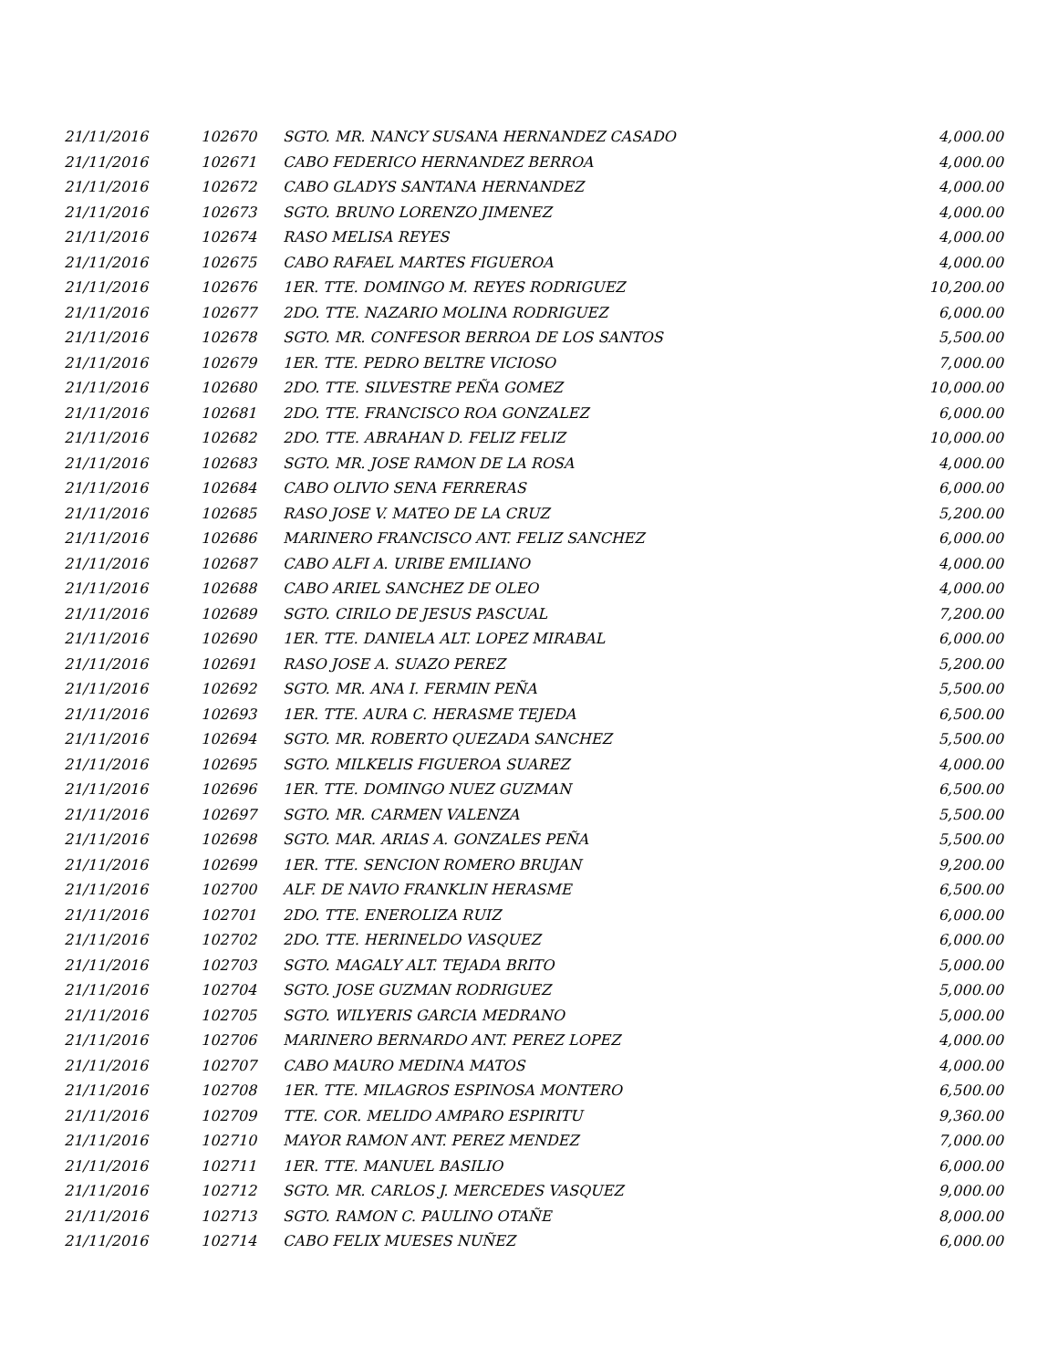| 21/11/2016 | 102670 | SGTO. MR. NANCY SUSANA HERNANDEZ CASADO | 4,000.00 |
| 21/11/2016 | 102671 | CABO FEDERICO HERNANDEZ BERROA | 4,000.00 |
| 21/11/2016 | 102672 | CABO GLADYS SANTANA HERNANDEZ | 4,000.00 |
| 21/11/2016 | 102673 | SGTO. BRUNO LORENZO JIMENEZ | 4,000.00 |
| 21/11/2016 | 102674 | RASO MELISA REYES | 4,000.00 |
| 21/11/2016 | 102675 | CABO RAFAEL MARTES FIGUEROA | 4,000.00 |
| 21/11/2016 | 102676 | 1ER. TTE. DOMINGO M. REYES RODRIGUEZ | 10,200.00 |
| 21/11/2016 | 102677 | 2DO. TTE. NAZARIO MOLINA RODRIGUEZ | 6,000.00 |
| 21/11/2016 | 102678 | SGTO. MR. CONFESOR BERROA DE LOS SANTOS | 5,500.00 |
| 21/11/2016 | 102679 | 1ER. TTE. PEDRO BELTRE VICIOSO | 7,000.00 |
| 21/11/2016 | 102680 | 2DO. TTE. SILVESTRE PEÑA GOMEZ | 10,000.00 |
| 21/11/2016 | 102681 | 2DO. TTE. FRANCISCO ROA GONZALEZ | 6,000.00 |
| 21/11/2016 | 102682 | 2DO. TTE. ABRAHAN D. FELIZ FELIZ | 10,000.00 |
| 21/11/2016 | 102683 | SGTO. MR. JOSE RAMON DE LA ROSA | 4,000.00 |
| 21/11/2016 | 102684 | CABO OLIVIO SENA FERRERAS | 6,000.00 |
| 21/11/2016 | 102685 | RASO JOSE V. MATEO DE LA CRUZ | 5,200.00 |
| 21/11/2016 | 102686 | MARINERO FRANCISCO ANT. FELIZ SANCHEZ | 6,000.00 |
| 21/11/2016 | 102687 | CABO ALFI A. URIBE EMILIANO | 4,000.00 |
| 21/11/2016 | 102688 | CABO ARIEL SANCHEZ DE OLEO | 4,000.00 |
| 21/11/2016 | 102689 | SGTO. CIRILO DE JESUS PASCUAL | 7,200.00 |
| 21/11/2016 | 102690 | 1ER. TTE. DANIELA ALT. LOPEZ MIRABAL | 6,000.00 |
| 21/11/2016 | 102691 | RASO JOSE A. SUAZO PEREZ | 5,200.00 |
| 21/11/2016 | 102692 | SGTO. MR. ANA I. FERMIN PEÑA | 5,500.00 |
| 21/11/2016 | 102693 | 1ER. TTE. AURA C. HERASME TEJEDA | 6,500.00 |
| 21/11/2016 | 102694 | SGTO. MR. ROBERTO QUEZADA SANCHEZ | 5,500.00 |
| 21/11/2016 | 102695 | SGTO. MILKELIS FIGUEROA SUAREZ | 4,000.00 |
| 21/11/2016 | 102696 | 1ER. TTE. DOMINGO NUEZ GUZMAN | 6,500.00 |
| 21/11/2016 | 102697 | SGTO. MR. CARMEN VALENZA | 5,500.00 |
| 21/11/2016 | 102698 | SGTO. MAR. ARIAS A. GONZALES PEÑA | 5,500.00 |
| 21/11/2016 | 102699 | 1ER. TTE. SENCION ROMERO BRUJAN | 9,200.00 |
| 21/11/2016 | 102700 | ALF. DE NAVIO FRANKLIN HERASME | 6,500.00 |
| 21/11/2016 | 102701 | 2DO. TTE. ENEROLIZA RUIZ | 6,000.00 |
| 21/11/2016 | 102702 | 2DO. TTE. HERINELDO VASQUEZ | 6,000.00 |
| 21/11/2016 | 102703 | SGTO. MAGALY ALT. TEJADA BRITO | 5,000.00 |
| 21/11/2016 | 102704 | SGTO. JOSE GUZMAN RODRIGUEZ | 5,000.00 |
| 21/11/2016 | 102705 | SGTO. WILYERIS GARCIA MEDRANO | 5,000.00 |
| 21/11/2016 | 102706 | MARINERO BERNARDO ANT. PEREZ LOPEZ | 4,000.00 |
| 21/11/2016 | 102707 | CABO MAURO MEDINA MATOS | 4,000.00 |
| 21/11/2016 | 102708 | 1ER. TTE. MILAGROS ESPINOSA MONTERO | 6,500.00 |
| 21/11/2016 | 102709 | TTE. COR. MELIDO AMPARO ESPIRITU | 9,360.00 |
| 21/11/2016 | 102710 | MAYOR RAMON ANT. PEREZ MENDEZ | 7,000.00 |
| 21/11/2016 | 102711 | 1ER. TTE. MANUEL BASILIO | 6,000.00 |
| 21/11/2016 | 102712 | SGTO. MR. CARLOS J. MERCEDES VASQUEZ | 9,000.00 |
| 21/11/2016 | 102713 | SGTO. RAMON C. PAULINO OTAÑE | 8,000.00 |
| 21/11/2016 | 102714 | CABO FELIX MUESES NUÑEZ | 6,000.00 |